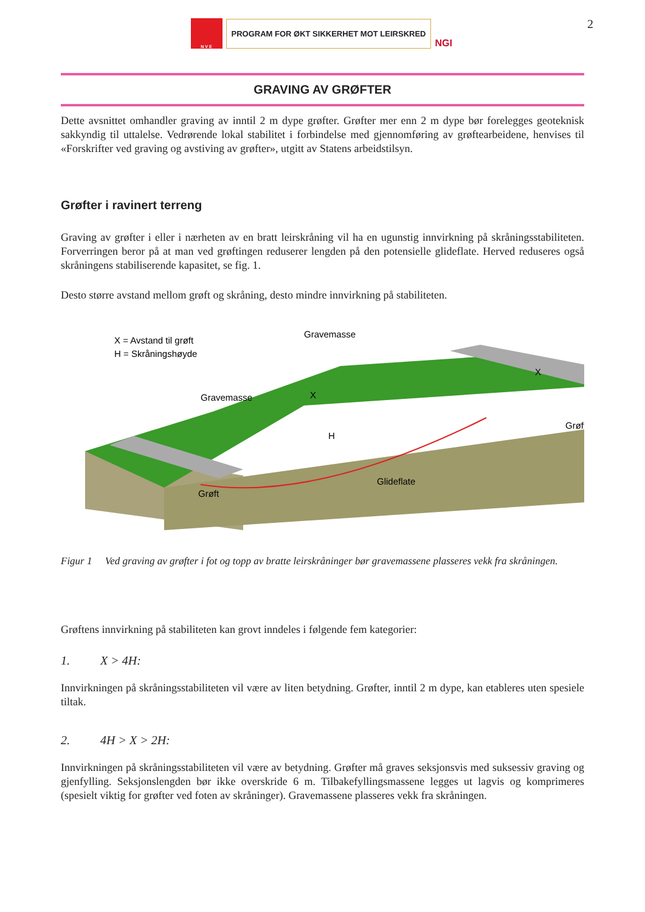N V E
PROGRAM FOR ØKT SIKKERHET MOT LEIRSKRED
NGI
2
GRAVING AV GRØFTER
Dette avsnittet omhandler graving av inntil 2 m dype grøfter. Grøfter mer enn 2 m dype bør forelegges geoteknisk sakkyndig til uttalelse. Vedrørende lokal stabilitet i forbindelse med gjennomføring av grøftearbeidene, henvises til «Forskrifter ved graving og avstiving av grøfter», utgitt av Statens arbeidstilsyn.
Grøfter i ravinert terreng
Graving av grøfter i eller i nærheten av en bratt leirskråning vil ha en ugunstig innvirkning på skråningsstabiliteten. Forverringen beror på at man ved grøftingen reduserer lengden på den potensielle glideflate. Herved reduseres også skråningens stabiliserende kapasitet, se fig. 1.
Desto større avstand mellom grøft og skråning, desto mindre innvirkning på stabiliteten.
X = Avstand til grøft
H = Skråningshøyde
Gravemasse
Gravemasse
Grøft
Grøft
Glideflate
H
X
X
Figur 1 Ved graving av grøfter i fot og topp av bratte leirskråninger bør gravemassene plasseres vekk fra skråningen.
Grøftens innvirkning på stabiliteten kan grovt inndeles i følgende fem kategorier:
1. X > 4H:
Innvirkningen på skråningsstabiliteten vil være av liten betydning. Grøfter, inntil 2 m dype, kan etableres uten spesiele tiltak.
2. 4H > X > 2H:
Innvirkningen på skråningsstabiliteten vil være av betydning. Grøfter må graves seksjonsvis med suksessiv graving og gjenfylling. Seksjonslengden bør ikke overskride 6 m. Tilbakefyllingsmassene legges ut lagvis og komprimeres (spesielt viktig for grøfter ved foten av skråninger). Gravemassene plasseres vekk fra skråningen.